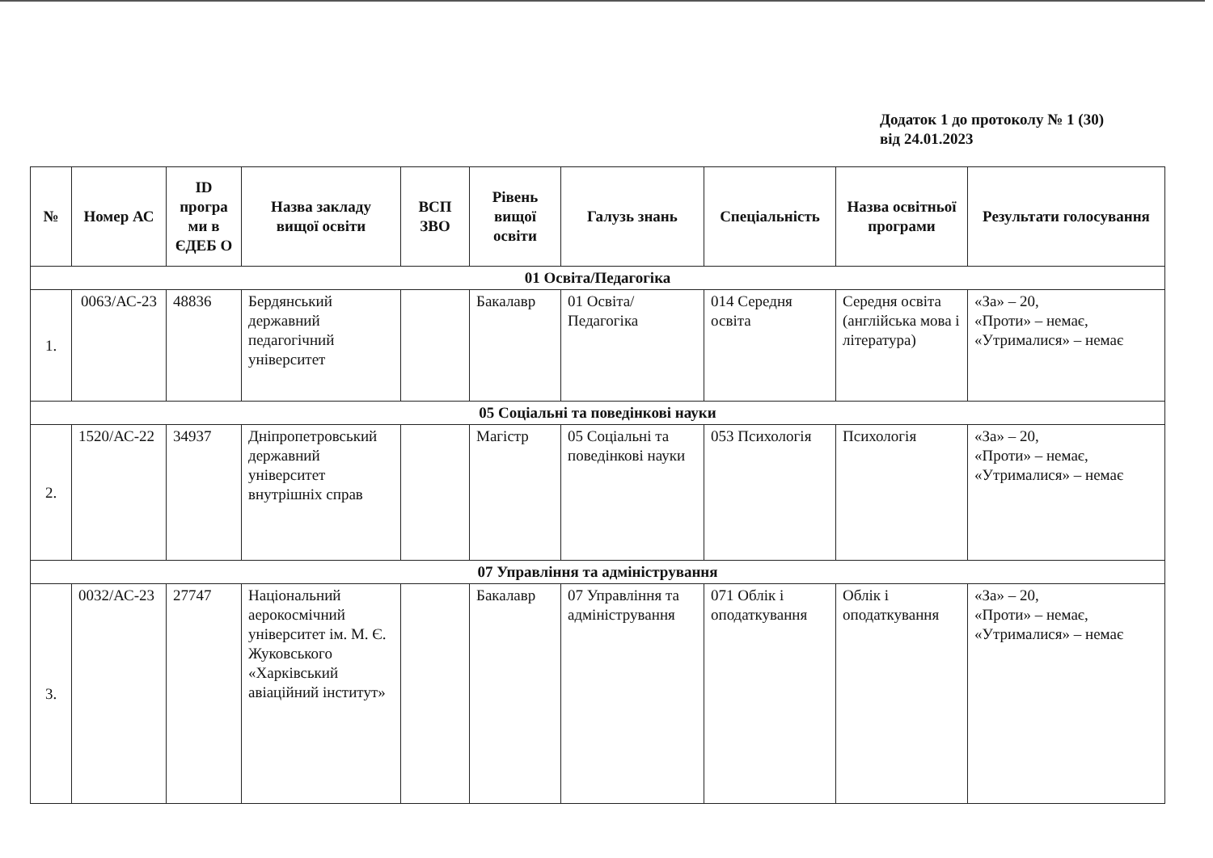Додаток 1 до протоколу № 1 (30)
від 24.01.2023
| № | Номер АС | ID програ ми в ЄДЕБ О | Назва закладу вищої освіти | ВСП ЗВО | Рівень вищої освіти | Галузь знань | Спеціальність | Назва освітньої програми | Результати голосування |
| --- | --- | --- | --- | --- | --- | --- | --- | --- | --- |
| 01 Освіта/Педагогіка | | | | | | | | | |
| 1. | 0063/АС-23 | 48836 | Бердянський державний педагогічний університет | | Бакалавр | 01 Освіта/ Педагогіка | 014 Середня освіта | Середня освіта (англійська мова і література) | «За» – 20, «Проти» – немає, «Утрималися» – немає |
| 05 Соціальні та поведінкові науки | | | | | | | | | |
| 2. | 1520/АС-22 | 34937 | Дніпропетровський державний університет внутрішніх справ | | Магістр | 05 Соціальні та поведінкові науки | 053 Психологія | Психологія | «За» – 20, «Проти» – немає, «Утрималися» – немає |
| 07 Управління та адміністрування | | | | | | | | | |
| 3. | 0032/АС-23 | 27747 | Національний аерокосмічний університет ім. М. Є. Жуковського «Харківський авіаційний інститут» | | Бакалавр | 07 Управління та адміністрування | 071 Облік і оподаткування | Облік і оподаткування | «За» – 20, «Проти» – немає, «Утрималися» – немає |